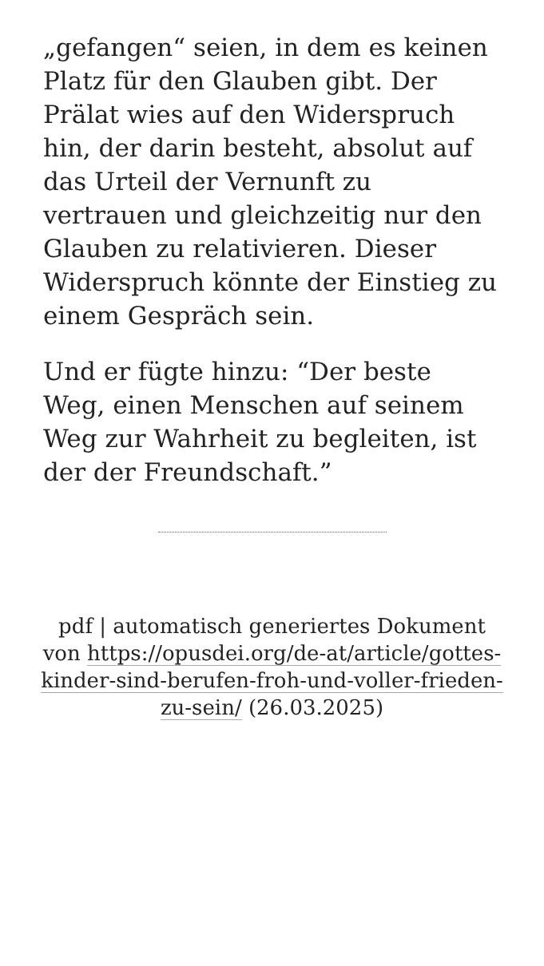„gefangen“ seien, in dem es keinen Platz für den Glauben gibt. Der Prälat wies auf den Widerspruch hin, der darin besteht, absolut auf das Urteil der Vernunft zu vertrauen und gleichzeitig nur den Glauben zu relativieren. Dieser Widerspruch könnte der Einstieg zu einem Gespräch sein.
Und er fügte hinzu: “Der beste Weg, einen Menschen auf seinem Weg zur Wahrheit zu begleiten, ist der der Freundschaft.”
pdf | automatisch generiertes Dokument von https://opusdei.org/de-at/article/gottes-kinder-sind-berufen-froh-und-voller-frieden-zu-sein/ (26.03.2025)